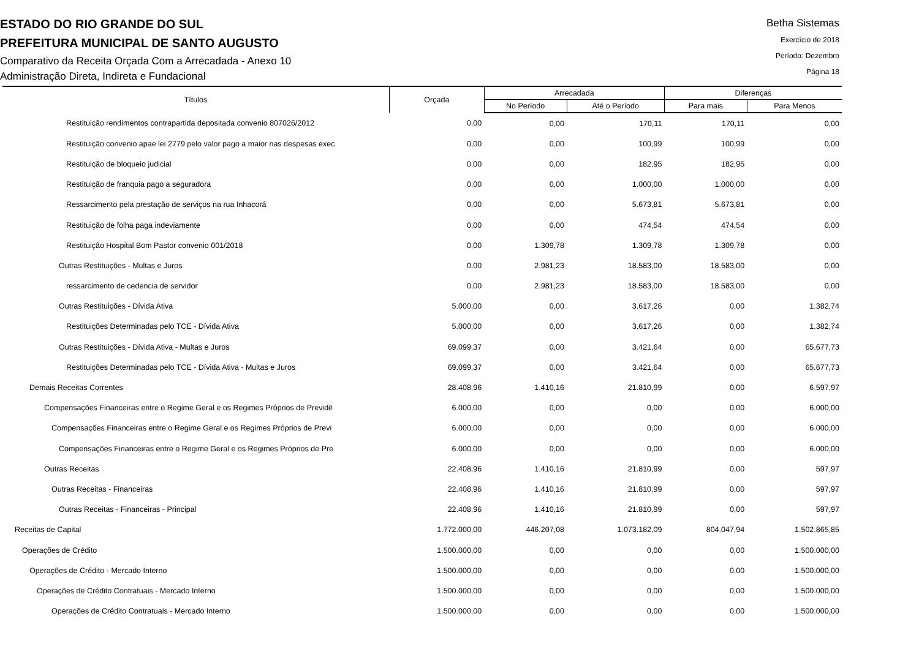ESTADO DO RIO GRANDE DO SUL
PREFEITURA MUNICIPAL DE SANTO AUGUSTO
Comparativo da Receita Orçada Com a Arrecadada - Anexo 10
Administração Direta, Indireta e Fundacional
Betha Sistemas
Exercício de 2018
Período: Dezembro
Página 18
| Títulos | Orçada | Arrecadada | | Diferenças | |
| --- | --- | --- | --- | --- | --- |
| | | No Período | Até o Período | Para mais | Para Menos |
| Restituição rendimentos contrapartida depositada convenio 807026/2012 | 0,00 | 0,00 | 170,11 | 170,11 | 0,00 |
| Restituição convenio apae lei 2779 pelo valor pago a maior nas despesas exec | 0,00 | 0,00 | 100,99 | 100,99 | 0,00 |
| Restituição de bloqueio judicial | 0,00 | 0,00 | 182,95 | 182,95 | 0,00 |
| Restituição de franquia pago a seguradora | 0,00 | 0,00 | 1.000,00 | 1.000,00 | 0,00 |
| Ressarcimento pela prestação de serviços na rua Inhacorá | 0,00 | 0,00 | 5.673,81 | 5.673,81 | 0,00 |
| Restituição de folha paga indeviamente | 0,00 | 0,00 | 474,54 | 474,54 | 0,00 |
| Restituição Hospital Bom Pastor convenio 001/2018 | 0,00 | 1.309,78 | 1.309,78 | 1.309,78 | 0,00 |
| Outras Restituições - Multas e Juros | 0,00 | 2.981,23 | 18.583,00 | 18.583,00 | 0,00 |
| ressarcimento de cedencia de servidor | 0,00 | 2.981,23 | 18.583,00 | 18.583,00 | 0,00 |
| Outras Restituições - Dívida Ativa | 5.000,00 | 0,00 | 3.617,26 | 0,00 | 1.382,74 |
| Restituições Determinadas pelo TCE - Dívida Ativa | 5.000,00 | 0,00 | 3.617,26 | 0,00 | 1.382,74 |
| Outras Restituições - Dívida Ativa - Multas e Juros | 69.099,37 | 0,00 | 3.421,64 | 0,00 | 65.677,73 |
| Restituições Determinadas pelo TCE - Dívida Ativa - Multas e Juros | 69.099,37 | 0,00 | 3.421,64 | 0,00 | 65.677,73 |
| Demais Receitas Correntes | 28.408,96 | 1.410,16 | 21.810,99 | 0,00 | 6.597,97 |
| Compensações Financeiras entre o Regime Geral e os Regimes Próprios de Previdê | 6.000,00 | 0,00 | 0,00 | 0,00 | 6.000,00 |
| Compensações Financeiras entre o Regime Geral e os Regimes Próprios de Previ | 6.000,00 | 0,00 | 0,00 | 0,00 | 6.000,00 |
| Compensações Financeiras entre o Regime Geral e os Regimes Próprios de Pre | 6.000,00 | 0,00 | 0,00 | 0,00 | 6.000,00 |
| Outras Receitas | 22.408,96 | 1.410,16 | 21.810,99 | 0,00 | 597,97 |
| Outras Receitas - Financeiras | 22.408,96 | 1.410,16 | 21.810,99 | 0,00 | 597,97 |
| Outras Receitas - Financeiras - Principal | 22.408,96 | 1.410,16 | 21.810,99 | 0,00 | 597,97 |
| Receitas de Capital | 1.772.000,00 | 446.207,08 | 1.073.182,09 | 804.047,94 | 1.502.865,85 |
| Operações de Crédito | 1.500.000,00 | 0,00 | 0,00 | 0,00 | 1.500.000,00 |
| Operações de Crédito - Mercado Interno | 1.500.000,00 | 0,00 | 0,00 | 0,00 | 1.500.000,00 |
| Operações de Crédito Contratuais - Mercado Interno | 1.500.000,00 | 0,00 | 0,00 | 0,00 | 1.500.000,00 |
| Operações de Crédito Contratuais - Mercado Interno | 1.500.000,00 | 0,00 | 0,00 | 0,00 | 1.500.000,00 |